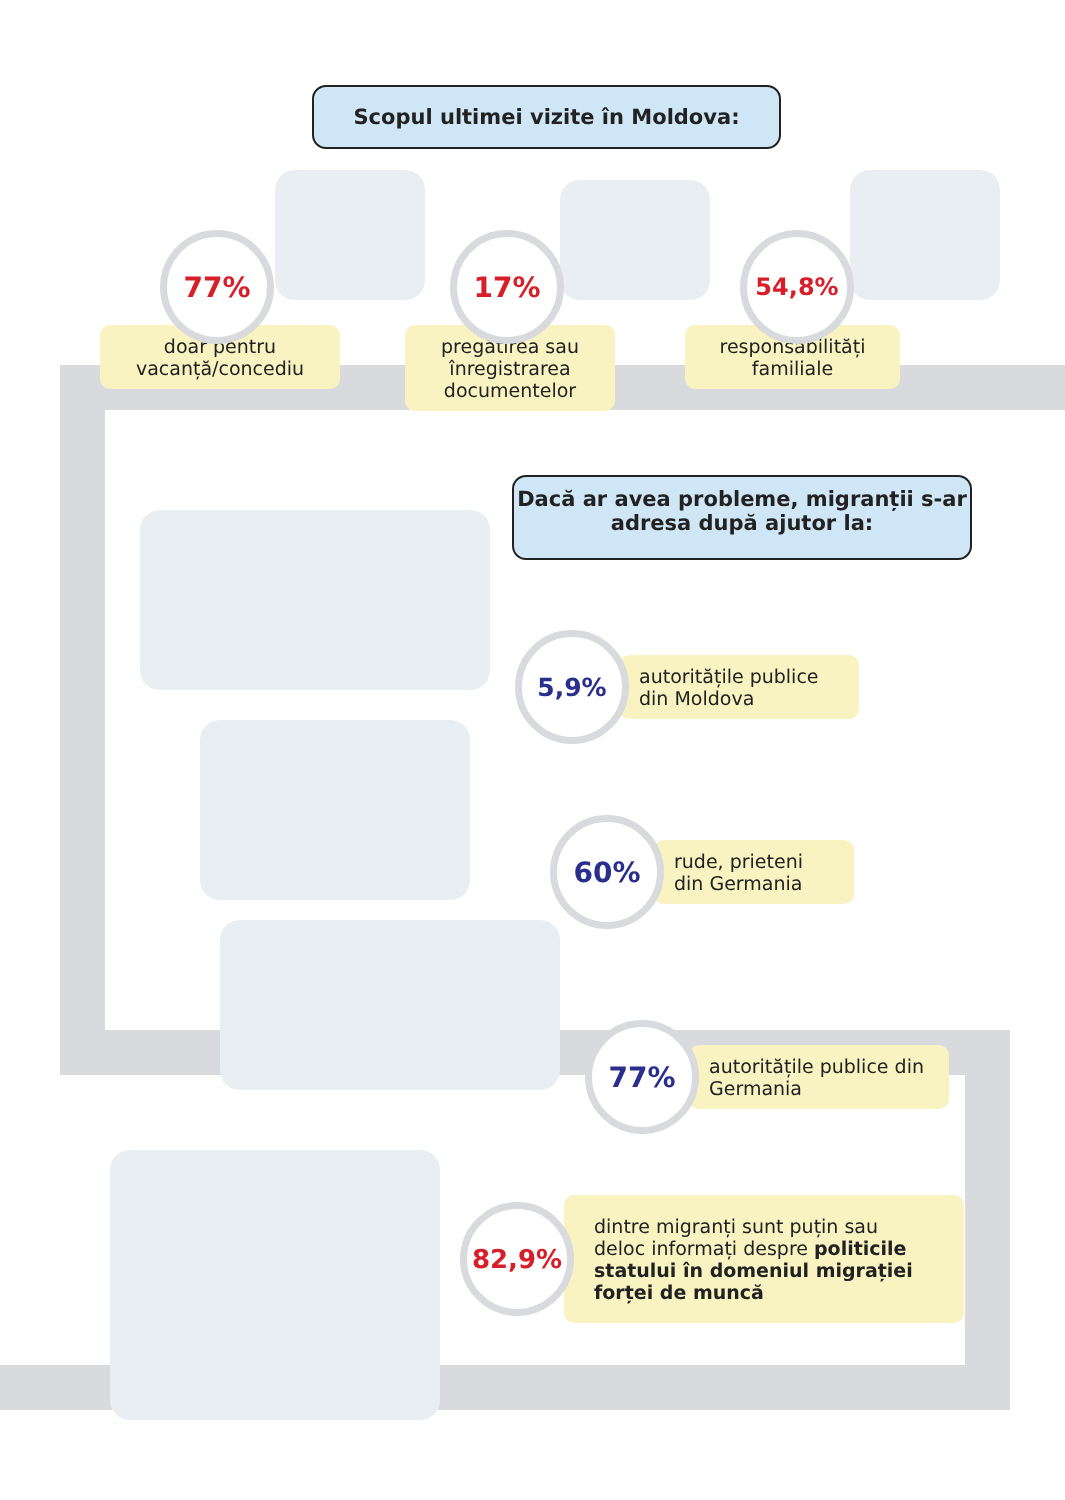Scopul ultimei vizite în Moldova:
77%
doar pentru vacanță/concediu
17%
pregătirea sau înregistrarea documentelor
54,8%
responsabilități familiale
Dacă ar avea probleme, migranții s-ar adresa după ajutor la:
5,9%
autoritățile publice din Moldova
60%
rude, prieteni din Germania
77%
autoritățile publice din Germania
82,9%
dintre migranți sunt puțin sau deloc informați despre politicile statului în domeniul migrației forței de muncă